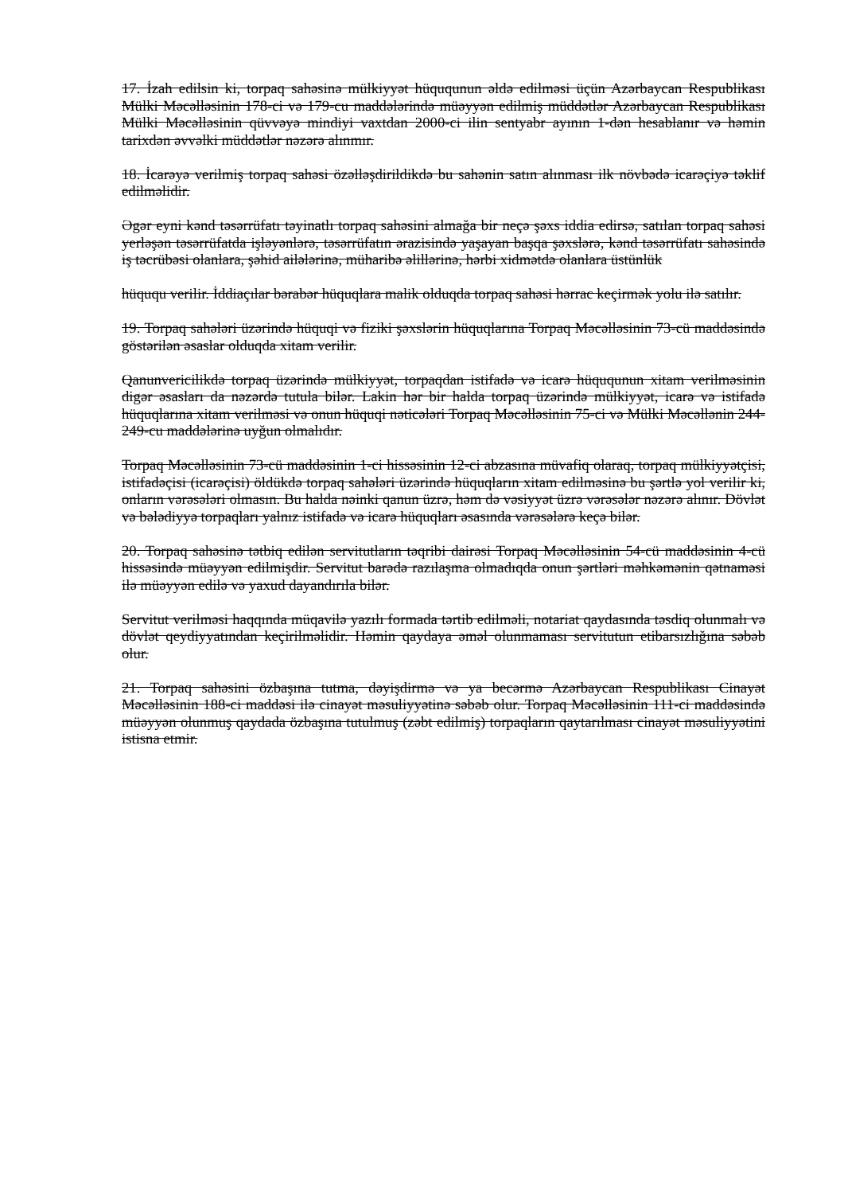17. İzah edilsin ki, torpaq sahəsinə mülkiyyət hüququnun əldə edilməsi üçün Azərbaycan Respublikası Mülki Məcəlləsinin 178-ci və 179-cu maddələrində müəyyən edilmiş müddətlər Azərbaycan Respublikası Mülki Məcəlləsinin qüvvəyə mindiyi vaxtdan 2000-ci ilin sentyabr ayının 1-dən hesablanır və həmin tarixdən əvvəlki müddətlər nəzərə alınmır.
18. İcarəyə verilmiş torpaq sahəsi özəlləşdirildikdə bu sahənin satın alınması ilk növbədə icarəçiyə təklif edilməlidir.
Əgər eyni kənd təsərrüfatı təyinatlı torpaq sahəsini almağa bir neçə şəxs iddia edirsə, satılan torpaq sahəsi yerləşən təsərrüfatda işləyənlərə, təsərrüfatın ərazisində yaşayan başqa şəxslərə, kənd təsərrüfatı sahəsində iş təcrübəsi olanlara, şəhid ailələrinə, müharibə əlillərinə, hərbi xidmətdə olanlara üstünlük
hüququ verilir. İddiaçılar bərabər hüquqlara malik olduqda torpaq sahəsi hərrac keçirmək yolu ilə satılır.
19. Torpaq sahələri üzərində hüquqi və fiziki şəxslərin hüquqlarına Torpaq Məcəlləsinin 73-cü maddəsində göstərilən əsaslar olduqda xitam verilir.
Qanunvericilikdə torpaq üzərində mülkiyyət, torpaqdan istifadə və icarə hüququnun xitam verilməsinin digər əsasları da nəzərdə tutula bilər. Lakin hər bir halda torpaq üzərində mülkiyyət, icarə və istifadə hüquqlarına xitam verilməsi və onun hüquqi nəticələri Torpaq Məcəlləsinin 75-ci və Mülki Məcəllənin 244-249-cu maddələrinə uyğun olmalıdır.
Torpaq Məcəlləsinin 73-cü maddəsinin 1-ci hissəsinin 12-ci abzasına müvafiq olaraq, torpaq mülkiyyətçisi, istifadəçisi (icarəçisi) öldükdə torpaq sahələri üzərində hüquqların xitam edilməsinə bu şərtlə yol verilir ki, onların vərəsələri olmasın. Bu halda nəinki qanun üzrə, həm də vəsiyyət üzrə vərəsələr nəzərə alınır. Dövlət və bələdiyyə torpaqları yalnız istifadə və icarə hüquqları əsasında vərəsələrə keçə bilər.
20. Torpaq sahəsinə tətbiq edilən servitutların təqribi dairəsi Torpaq Məcəlləsinin 54-cü maddəsinin 4-cü hissəsində müəyyən edilmişdir. Servitut barədə razılaşma olmadıqda onun şərtləri məhkəmənin qətnaməsi ilə müəyyən edilə və yaxud dayandırıla bilər.
Servitut verilməsi haqqında müqavilə yazılı formada tərtib edilməli, notariat qaydasında təsdiq olunmalı və dövlət qeydiyyatından keçirilməlidir. Həmin qaydaya əməl olunmaması servitutun etibarsızlığına səbəb olur.
21. Torpaq sahəsini özbaşına tutma, dəyişdirmə və ya becərmə Azərbaycan Respublikası Cinayət Məcəlləsinin 188-ci maddəsi ilə cinayət məsuliyyətinə səbəb olur. Torpaq Məcəlləsinin 111-ci maddəsində müəyyən olunmuş qaydada özbaşına tutulmuş (zəbt edilmiş) torpaqların qaytarılması cinayət məsuliyyətini istisna etmir.